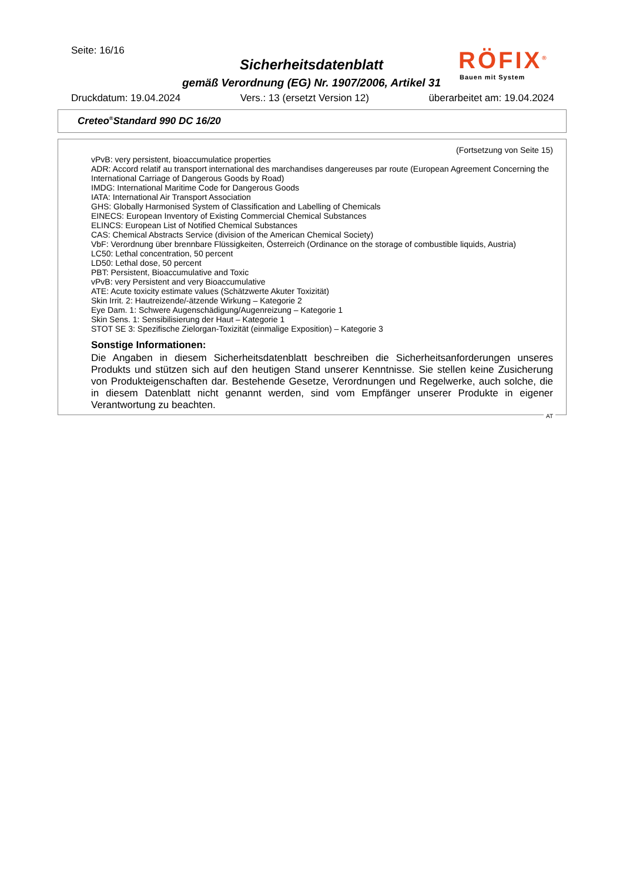Seite: 16/16
Sicherheitsdatenblatt
gemäß Verordnung (EG) Nr. 1907/2006, Artikel 31
RÖFIX<sup>®</sup>
Bauen mit System
Druckdatum: 19.04.2024 Vers.: 13 (ersetzt Version 12) überarbeitet am: 19.04.2024
Creteo<sup>®</sup>Standard 990 DC 16/20
(Fortsetzung von Seite 15)
vPvB: very persistent, bioaccumulatice properties
ADR: Accord relatif au transport international des marchandises dangereuses par route (European Agreement Concerning the International Carriage of Dangerous Goods by Road)
IMDG: International Maritime Code for Dangerous Goods
IATA: International Air Transport Association
GHS: Globally Harmonised System of Classification and Labelling of Chemicals
EINECS: European Inventory of Existing Commercial Chemical Substances
ELINCS: European List of Notified Chemical Substances
CAS: Chemical Abstracts Service (division of the American Chemical Society)
VbF: Verordnung über brennbare Flüssigkeiten, Österreich (Ordinance on the storage of combustible liquids, Austria)
LC50: Lethal concentration, 50 percent
LD50: Lethal dose, 50 percent
PBT: Persistent, Bioaccumulative and Toxic
vPvB: very Persistent and very Bioaccumulative
ATE: Acute toxicity estimate values (Schätzwerte Akuter Toxizität)
Skin Irrit. 2: Hautreizende/-ätzende Wirkung – Kategorie 2
Eye Dam. 1: Schwere Augenschädigung/Augenreizung – Kategorie 1
Skin Sens. 1: Sensibilisierung der Haut – Kategorie 1
STOT SE 3: Spezifische Zielorgan-Toxizität (einmalige Exposition) – Kategorie 3
Sonstige Informationen:
Die Angaben in diesem Sicherheitsdatenblatt beschreiben die Sicherheitsanforderungen unseres Produkts und stützen sich auf den heutigen Stand unserer Kenntnisse. Sie stellen keine Zusicherung von Produkteigenschaften dar. Bestehende Gesetze, Verordnungen und Regelwerke, auch solche, die in diesem Datenblatt nicht genannt werden, sind vom Empfänger unserer Produkte in eigener Verantwortung zu beachten.
AT